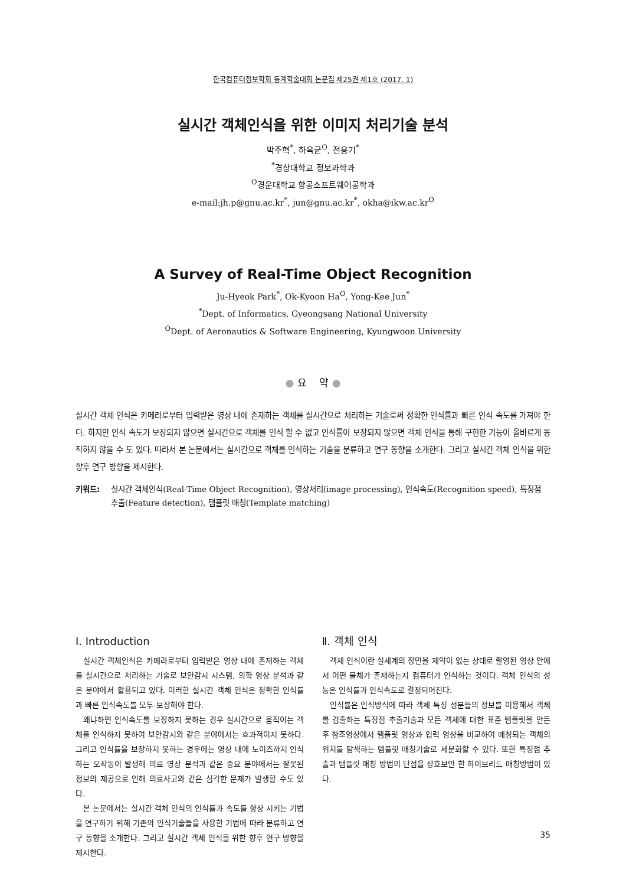한국컴퓨터정보학회 동계학술대회 논문집 제25권 제1호 (2017. 1)
실시간 객체인식을 위한 이미지 처리기술 분석
박주혁<sup>*</sup>, 하옥균<sup>O</sup>, 전용기<sup>*</sup>
<sup>*</sup> 경상대학교 정보과학과
<sup>O</sup>경운대학교 항공소프트웨어공학과
e-mail:jh.p@gnu.ac.kr<sup>*</sup>, jun@gnu.ac.kr<sup>*</sup>, okha@ikw.ac.kr<sup>O</sup>
A Survey of Real-Time Object Recognition
Ju-Hyeok Park<sup>*</sup>, Ok-Kyoon Ha<sup>O</sup>, Yong-Kee Jun<sup>*</sup>
<sup>*</sup> Dept. of Informatics, Gyeongsang National University
<sup>O</sup>Dept. of Aeronautics & Software Engineering, Kyungwoon University
● 요 약 ●
실시간 객체 인식은 카메라로부터 입력받은 영상 내에 존재하는 객체를 실시간으로 처리하는 기술로써 정확한 인식률과 빠른 인식 속도를 가져야 한다. 하지만 인식 속도가 보장되지 않으면 실시간으로 객체를 인식 할 수 없고 인식률이 보장되지 않으면 객체 인식을 통해 구현한 기능이 올바르게 동작하지 않을 수 도 있다. 따라서 본 논문에서는 실시간으로 객체를 인식하는 기술을 분류하고 연구 동향을 소개한다. 그리고 실시간 객체 인식을 위한 향후 연구 방향을 제시한다.
키워드: 실시간 객체인식(Real-Time Object Recognition), 영상처리(image processing), 인식속도(Recognition speed), 특징점 추출(Feature detection), 템플릿 매칭(Template matching)
Ⅰ. Introduction
실시간 객체인식은 카메라로부터 입력받은 영상 내에 존재하는 객체를 실시간으로 처리하는 기술로 보안감시 시스템, 의학 영상 분석과 같은 분야에서 활용되고 있다. 이러한 실시간 객체 인식은 정확한 인식률과 빠른 인식속도를 모두 보장해야 한다.
왜냐하면 인식속도를 보장하지 못하는 경우 실시간으로 움직이는 객체를 인식하지 못하여 보안감시와 같은 분야에서는 효과적이지 못하다. 그리고 인식률을 보장하지 못하는 경우에는 영상 내에 노이즈까지 인식하는 오작동이 발생해 의료 영상 분석과 같은 중요 분야에서는 잘못된 정보의 제공으로 인해 의료사고와 같은 심각한 문제가 발생할 수도 있다.
본 논문에서는 실시간 객체 인식의 인식률과 속도를 향상 시키는 기법을 연구하기 위해 기존의 인식기술들을 사용한 기법에 따라 분류하고 연구 동향을 소개한다. 그리고 실시간 객체 인식을 위한 향후 연구 방향을 제시한다.
Ⅱ. 객체 인식
객체 인식이란 실세계의 장면을 제약이 없는 상태로 촬영된 영상 안에서 어떤 물체가 존재하는지 컴퓨터가 인식하는 것이다. 객체 인식의 성능은 인식률과 인식속도로 결정되어진다.
인식률은 인식방식에 따라 객체 특징 성분들의 정보를 이용해서 객체를 검출하는 특징점 추출기술과 모든 객체에 대한 표준 템플릿을 만든 후 참조영상에서 템플릿 영상과 입력 영상을 비교하여 매칭되는 객체의 위치를 탐색하는 템플릿 매칭기술로 세분화할 수 있다. 또한 특징점 추출과 탬플릿 매칭 방법의 단점을 상호보안 한 하이브리드 매칭방법이 있다.
35